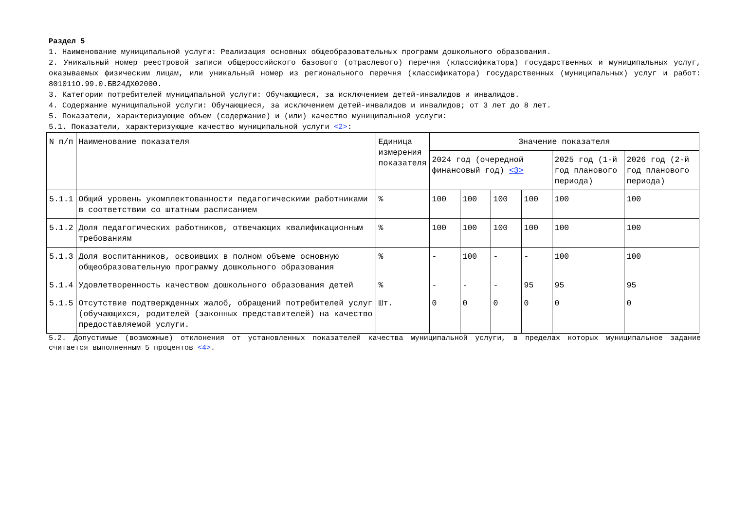Раздел 5
1. Наименование муниципальной услуги: Реализация основных общеобразовательных программ дошкольного образования.
2. Уникальный номер реестровой записи общероссийского базового (отраслевого) перечня (классификатора) государственных и муниципальных услуг, оказываемых физическим лицам, или уникальный номер из регионального перечня (классификатора) государственных (муниципальных) услуг и работ: 801011О.99.0.БВ24ДХ02000.
3. Категории потребителей муниципальной услуги: Обучающиеся, за исключением детей-инвалидов и инвалидов.
4. Содержание муниципальной услуги: Обучающиеся, за исключением детей-инвалидов и инвалидов; от 3 лет до 8 лет.
5. Показатели, характеризующие объем (содержание) и (или) качество муниципальной услуги:
5.1. Показатели, характеризующие качество муниципальной услуги <2>:
| N п/п | Наименование показателя | Единица измерения показателя | Значение показателя | | | | | |
| --- | --- | --- | --- | --- | --- | --- | --- | --- |
| | | | 2024 год (очередной финансовый год) <3> | | | | 2025 год (1-й год планового периода) | 2026 год (2-й год планового периода) |
| 5.1.1 | Общий уровень укомплектованности педагогическими работниками в соответствии со штатным расписанием | % | 100 | 100 | 100 | 100 | 100 | 100 |
| 5.1.2 | Доля педагогических работников, отвечающих квалификационным требованиям | % | 100 | 100 | 100 | 100 | 100 | 100 |
| 5.1.3 | Доля воспитанников, освоивших в полном объеме основную общеобразовательную программу дошкольного образования | % | - | 100 | - | - | 100 | 100 |
| 5.1.4 | Удовлетворенность качеством дошкольного образования детей | % | - | - | - | 95 | 95 | 95 |
| 5.1.5 | Отсутствие подтвержденных жалоб, обращений потребителей услуг (обучающихся, родителей (законных представителей) на качество предоставляемой услуги. | Шт. | 0 | 0 | 0 | 0 | 0 | 0 |
5.2. Допустимые (возможные) отклонения от установленных показателей качества муниципальной услуги, в пределах которых муниципальное задание считается выполненным 5 процентов <4>.